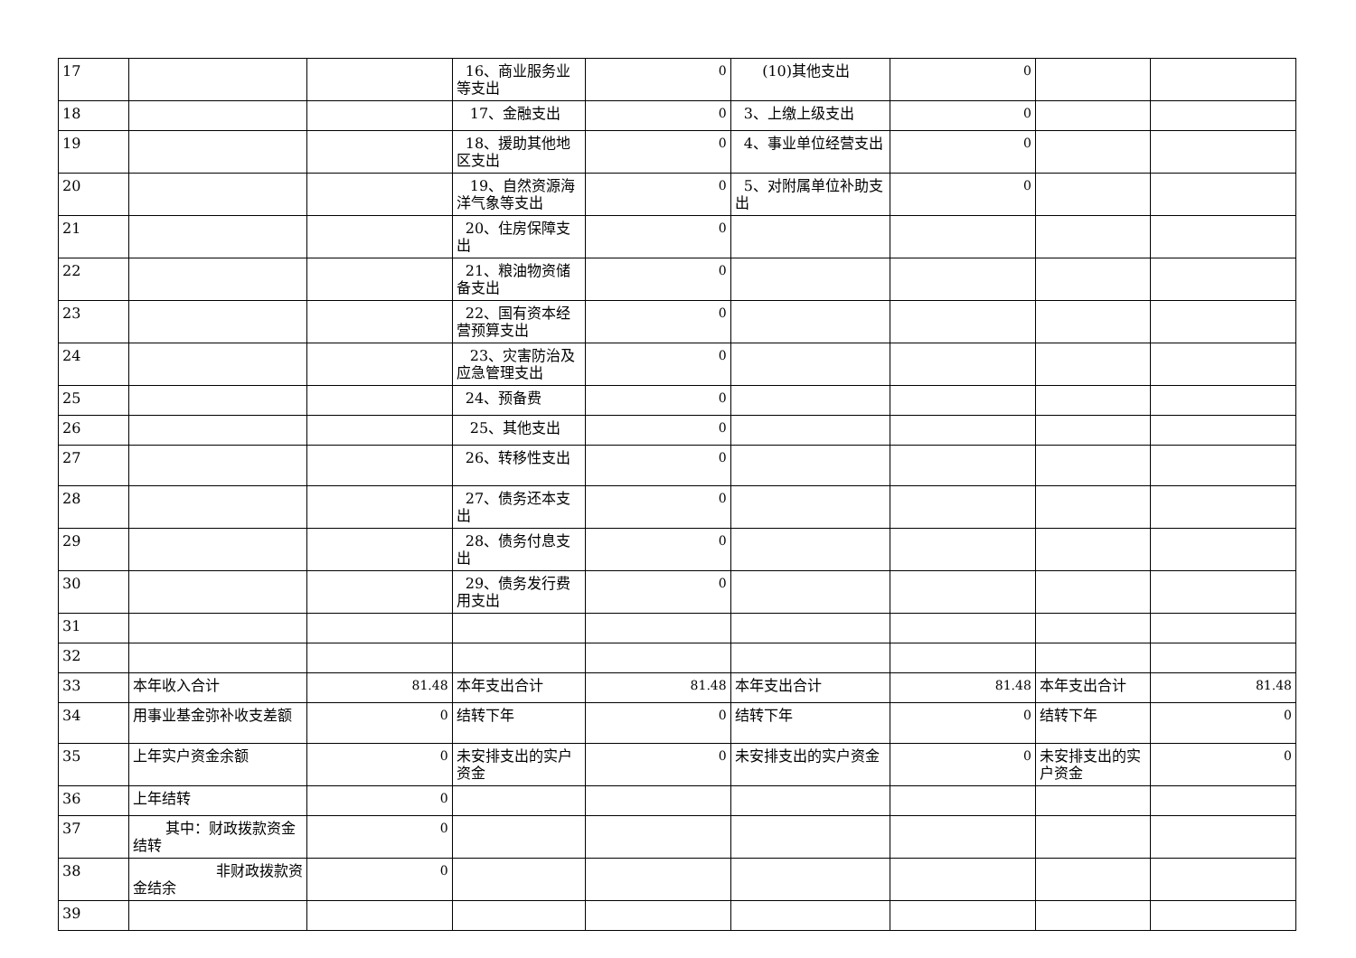| 17 | | | 16、商业服务业等支出 | 0 | (10)其他支出 | 0 | | |
| 18 | | | 17、金融支出 | 0 | 3、上缴上级支出 | 0 | | |
| 19 | | | 18、援助其他地区支出 | 0 | 4、事业单位经营支出 | 0 | | |
| 20 | | | 19、自然资源海洋气象等支出 | 0 | 5、对附属单位补助支出 | 0 | | |
| 21 | | | 20、住房保障支出 | 0 | | | | |
| 22 | | | 21、粮油物资储备支出 | 0 | | | | |
| 23 | | | 22、国有资本经营预算支出 | 0 | | | | |
| 24 | | | 23、灾害防治及应急管理支出 | 0 | | | | |
| 25 | | | 24、预备费 | 0 | | | | |
| 26 | | | 25、其他支出 | 0 | | | | |
| 27 | | | 26、转移性支出 | 0 | | | | |
| 28 | | | 27、债务还本支出 | 0 | | | | |
| 29 | | | 28、债务付息支出 | 0 | | | | |
| 30 | | | 29、债务发行费用支出 | 0 | | | | |
| 31 | | | | | | | | |
| 32 | | | | | | | | |
| 33 | 本年收入合计 | 81.48 | 本年支出合计 | 81.48 | 本年支出合计 | 81.48 | 本年支出合计 | 81.48 |
| 34 | 用事业基金弥补收支差额 | 0 | 结转下年 | 0 | 结转下年 | 0 | 结转下年 | 0 |
| 35 | 上年实户资金余额 | 0 | 未安排支出的实户资金 | 0 | 未安排支出的实户资金 | 0 | 未安排支出的实户资金 | 0 |
| 36 | 上年结转 | 0 | | | | | | |
| 37 | 其中：财政拨款资金结转 | 0 | | | | | | |
| 38 | 非财政拨款资金结余 | 0 | | | | | | |
| 39 | | | | | | | | |